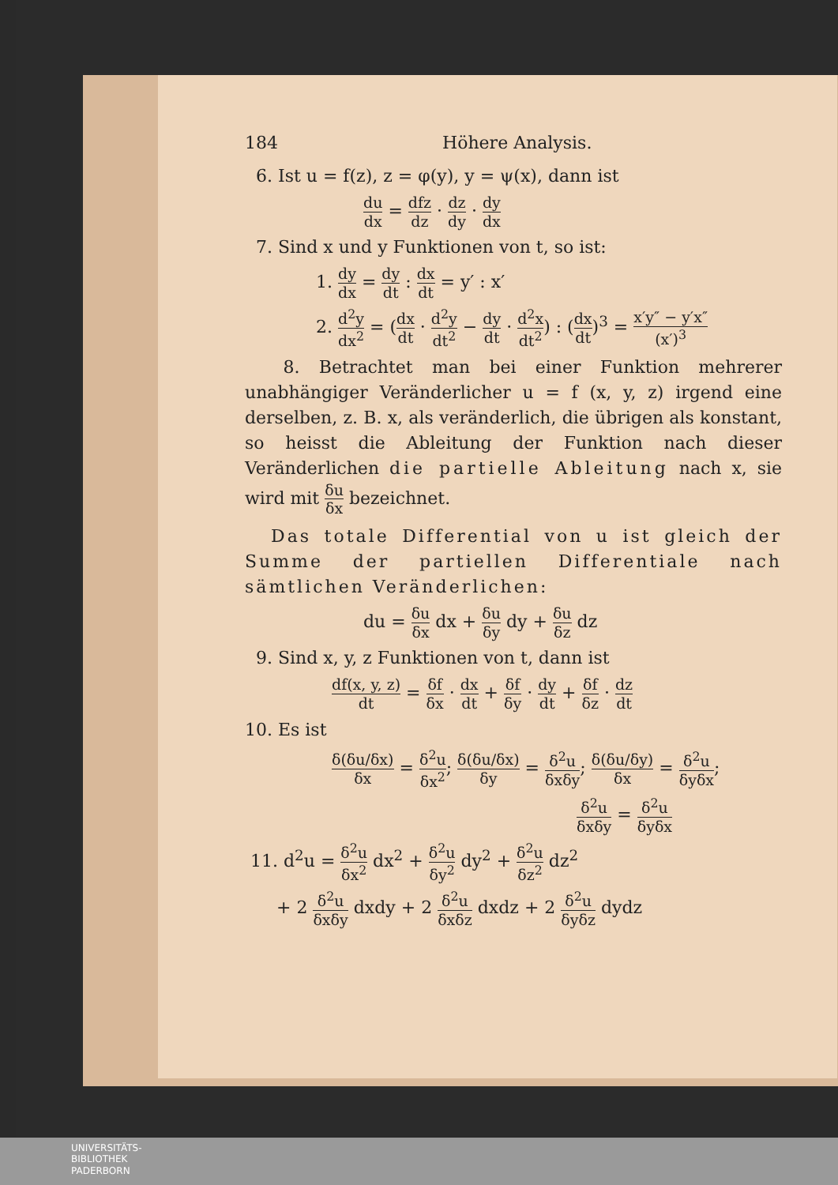184 Höhere Analysis.
6. Ist u = f(z), z = φ(y), y = ψ(x), dann ist
du dx = dfz dz · dz dy · dy dx
7. Sind x und y Funktionen von t, so ist:
1. dy dx = dy dt : dx dt = y′ : x′
2. d<sup>2</sup>y dx<sup>2</sup> = (dx dt · d<sup>2</sup>y dt<sup>2</sup> − dy dt · d<sup>2</sup>x dt<sup>2</sup>) : (dx dt)<sup>3</sup> = x′y″ − y′x″ (x′)<sup>3</sup>
8. Betrachtet man bei einer Funktion mehrerer unabhängiger Veränderlicher u = f (x, y, z) irgend eine derselben, z. B. x, als veränderlich, die übrigen als konstant, so heisst die Ableitung der Funktion nach dieser Veränderlichen die partielle Ableitung nach x, sie wird mit δu δx bezeichnet.
Das totale Differential von u ist gleich der Summe der partiellen Differentiale nach sämtlichen Veränderlichen:
du = δu δx dx + δu δy dy + δu δz dz
9. Sind x, y, z Funktionen von t, dann ist
df(x, y, z) dt = δf δx · dx dt + δf δy · dy dt + δf δz · dz dt
10. Es ist
δ(δu/δx) δx = δ<sup>2</sup>u δx<sup>2</sup>; δ(δu/δx) δy = δ<sup>2</sup>u δxδy; δ(δu/δy) δx = δ<sup>2</sup>u δyδx;
δ<sup>2</sup>u δxδy = δ<sup>2</sup>u δyδx
11. d<sup>2</sup>u = δ<sup>2</sup>u δx<sup>2</sup> dx<sup>2</sup> + δ<sup>2</sup>u δy<sup>2</sup> dy<sup>2</sup> + δ<sup>2</sup>u δz<sup>2</sup> dz<sup>2</sup>
+ 2 δ<sup>2</sup>u δxδy dxdy + 2 δ<sup>2</sup>u δxδz dxdz + 2 δ<sup>2</sup>u δyδz dydz
UNIVERSITÄTS-
BIBLIOTHEK
PADERBORN